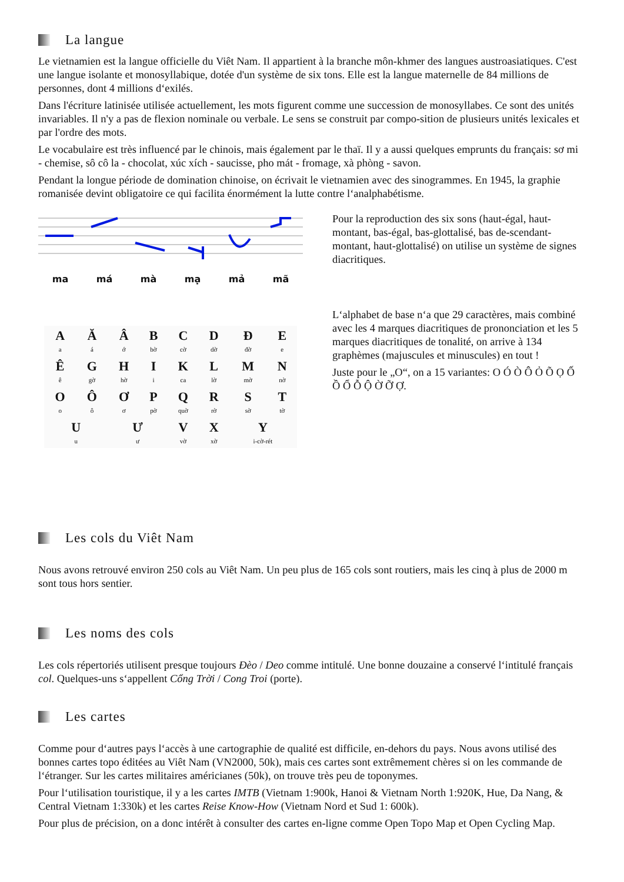La langue
Le vietnamien est la langue officielle du Viêt Nam. Il appartient à la branche môn-khmer des langues austroasiatiques. C'est une langue isolante et monosyllabique, dotée d'un système de six tons. Elle est la langue maternelle de 84 millions de personnes, dont 4 millions d‘exilés.
Dans l'écriture latinisée utilisée actuellement, les mots figurent comme une succession de monosyllabes. Ce sont des unités invariables. Il n'y a pas de flexion nominale ou verbale. Le sens se construit par compo-sition de plusieurs unités lexicales et par l'ordre des mots.
Le vocabulaire est très influencé par le chinois, mais également par le thaï. Il y a aussi quelques emprunts du français: sơ mi - chemise, sô cô la - chocolat, xúc xích - saucisse, pho mát - fromage, xà phòng - savon.
Pendant la longue période de domination chinoise, on écrivait le vietnamien avec des sinogrammes. En 1945, la graphie romanisée devint obligatoire ce qui facilita énormément la lutte contre l‘analphabétisme.
ma má mà mạ mả mã
Pour la reproduction des six sons (haut-égal, haut-montant, bas-égal, bas-glottalisé, bas de-scendant-montant, haut-glottalisé) on utilise un système de signes diacritiques.
| A a | Ă á | Â ớ | B bờ | C cờ | D dờ | Đ đờ | E e |
| Ê ê | G gờ | H hờ | I i | K ca | L lờ | M mờ | N nờ |
| O o | Ô ô | Ơ ơ | P pờ | Q quờ | R rờ | S sờ | T tờ |
| U u | | Ư ư | | V vờ | X xờ | Y i-cờ-rét | |
L‘alphabet de base n‘a que 29 caractères, mais combiné avec les 4 marques diacritiques de prononciation et les 5 marques diacritiques de tonalité, on arrive à 134 graphèmes (majuscules et minuscules) en tout !
Juste pour le „O“, on a 15 variantes: O Ó Ò Ô Ỏ Õ Ọ Ố Ồ Ổ Ỗ Ộ Ờ Ỡ Ợ.
Les cols du Viêt Nam
Nous avons retrouvé environ 250 cols au Viêt Nam. Un peu plus de 165 cols sont routiers, mais les cinq à plus de 2000 m sont tous hors sentier.
Les noms des cols
Les cols répertoriés utilisent presque toujours Đèo / Deo comme intitulé. Une bonne douzaine a conservé l‘intitulé français col. Quelques-uns s‘appellent Cổng Trời / Cong Troi (porte).
Les cartes
Comme pour d‘autres pays l‘accès à une cartographie de qualité est difficile, en-dehors du pays. Nous avons utilisé des bonnes cartes topo éditées au Viêt Nam (VN2000, 50k), mais ces cartes sont extrêmement chères si on les commande de l‘étranger. Sur les cartes militaires américianes (50k), on trouve très peu de toponymes.
Pour l‘utilisation touristique, il y a les cartes IMTB (Vietnam 1:900k, Hanoi & Vietnam North 1:920K, Hue, Da Nang, & Central Vietnam 1:330k) et les cartes Reise Know-How (Vietnam Nord et Sud 1: 600k).
Pour plus de précision, on a donc intérêt à consulter des cartes en-ligne comme Open Topo Map et Open Cycling Map.